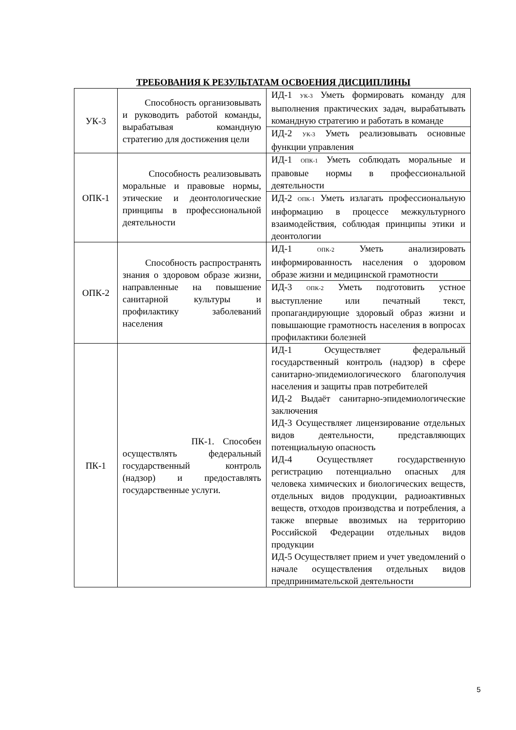ТРЕБОВАНИЯ К РЕЗУЛЬТАТАМ ОСВОЕНИЯ ДИСЦИПЛИНЫ
| УК-3 | Способность организовывать и руководить работой команды, вырабатывая командную стратегию для достижения цели | ИД-1 <sub>УК-3</sub> Уметь формировать команду для выполнения практических задач, вырабатывать командную стратегию и работать в команде |
| | | ИД-2 <sub>УК-3</sub> Уметь реализовывать основные функции управления |
| ОПК-1 | Способность реализовывать моральные и правовые нормы, этические и деонтологические принципы в профессиональной деятельности | ИД-1 <sub>ОПК-1</sub> Уметь соблюдать моральные и правовые нормы в профессиональной деятельности |
| | | ИД-2 <sub>ОПК-1</sub> Уметь излагать профессиональную информацию в процессе межкультурного взаимодействия, соблюдая принципы этики и деонтологии |
| ОПК-2 | Способность распространять знания о здоровом образе жизни, направленные на повышение санитарной культуры и профилактику заболеваний населения | ИД-1 <sub>ОПК-2</sub> Уметь анализировать информированность населения о здоровом образе жизни и медицинской грамотности |
| | | ИД-3 <sub>ОПК-2</sub> Уметь подготовить устное выступление или печатный текст, пропагандирующие здоровый образ жизни и повышающие грамотность населения в вопросах профилактики болезней |
| ПК-1 | ПК-1. Способен осуществлять федеральный государственный контроль (надзор) и предоставлять государственные услуги. | ИД-1 Осуществляет федеральный государственный контроль (надзор) в сфере санитарно-эпидемиологического благополучия населения и защиты прав потребителей ИД-2 Выдаёт санитарно-эпидемиологические заключения ИД-3 Осуществляет лицензирование отдельных видов деятельности, представляющих потенциальную опасность ИД-4 Осуществляет государственную регистрацию потенциально опасных для человека химических и биологических веществ, отдельных видов продукции, радиоактивных веществ, отходов производства и потребления, а также впервые ввозимых на территорию Российской Федерации отдельных видов продукции ИД-5 Осуществляет прием и учет уведомлений о начале осуществления отдельных видов предпринимательской деятельности |
5